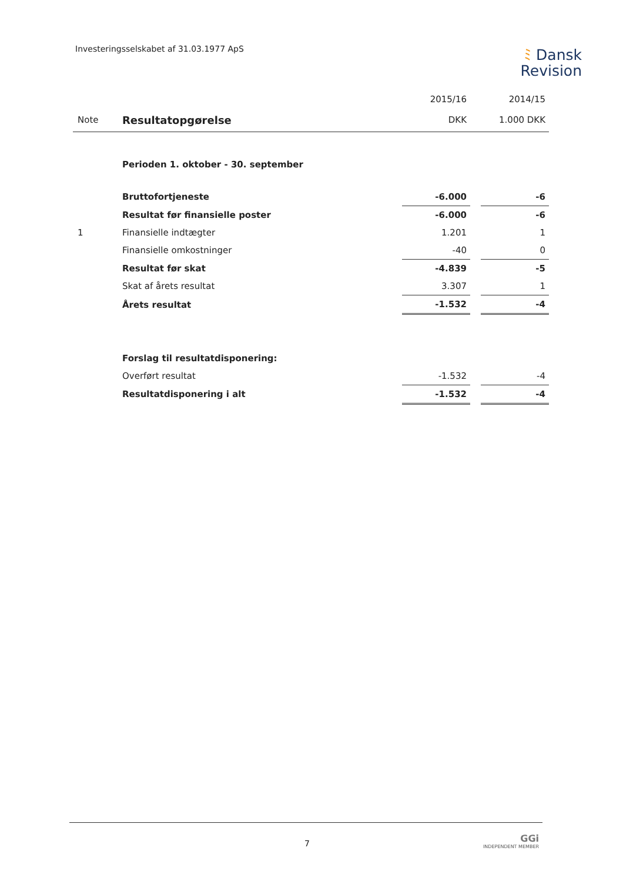Investeringsselskabet af 31.03.1977 ApS
ﾐ Dansk
Revision
| | | 2015/16 | | 2014/15 |
| Note | Resultatopgørelse | DKK | | 1.000 DKK |
| | Perioden 1. oktober - 30. september | | | |
| | Bruttofortjeneste | -6.000 | | -6 |
| | Resultat før finansielle poster | -6.000 | | -6 |
| 1 | Finansielle indtægter | 1.201 | | 1 |
| | Finansielle omkostninger | -40 | | 0 |
| | Resultat før skat | -4.839 | | -5 |
| | Skat af årets resultat | 3.307 | | 1 |
| | Årets resultat | -1.532 | | -4 |
| | Forslag til resultatdisponering: | | | |
| | Overført resultat | -1.532 | | -4 |
| | Resultatdisponering i alt | -1.532 | | -4 |
7
GGi
INDEPENDENT MEMBER